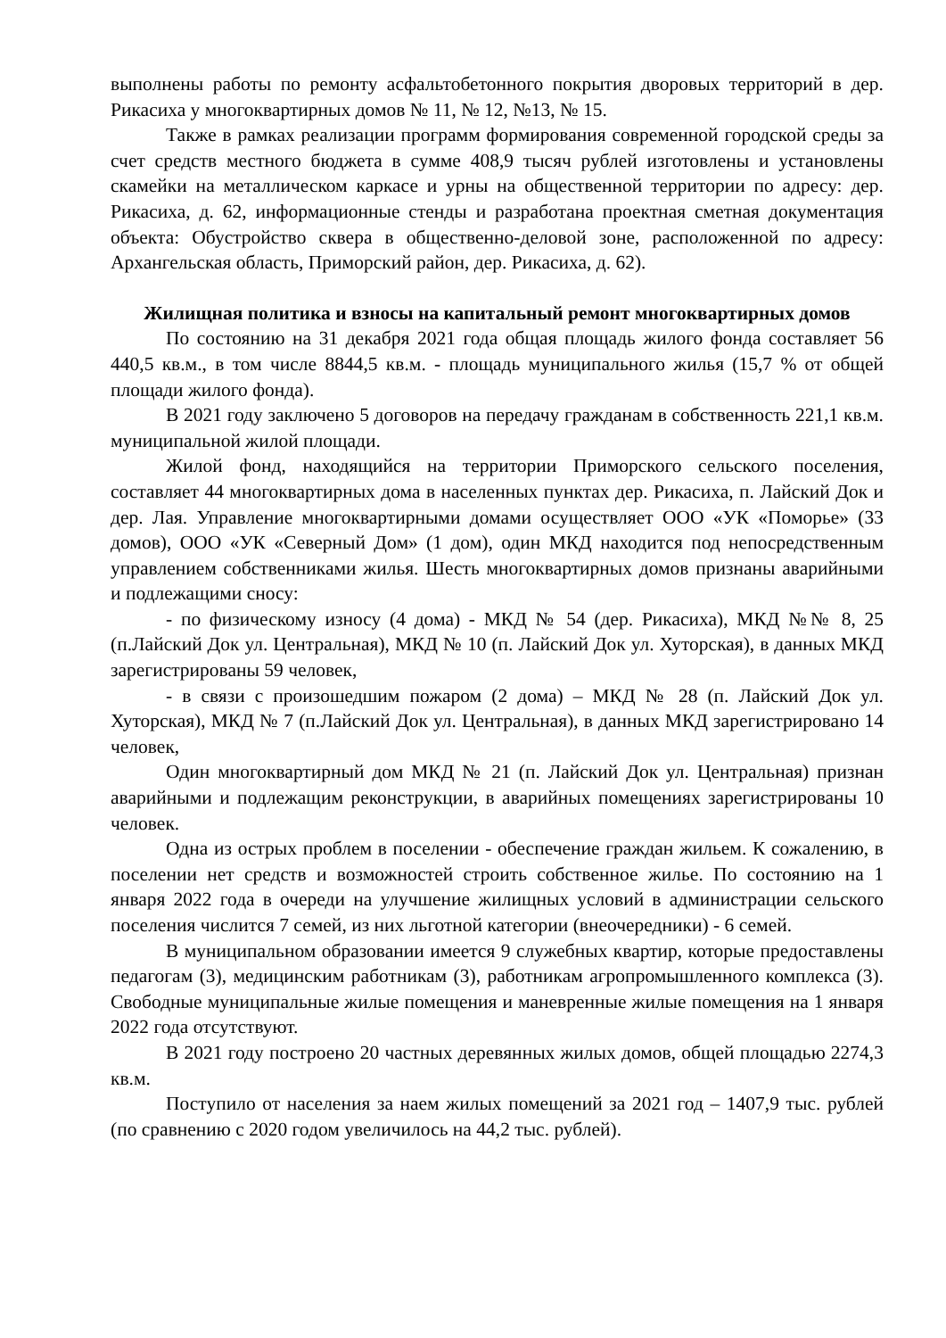выполнены работы по ремонту асфальтобетонного покрытия дворовых территорий в дер. Рикасиха у многоквартирных домов № 11, № 12, №13, № 15.
Также в рамках реализации программ формирования современной городской среды за счет средств местного бюджета в сумме 408,9 тысяч рублей изготовлены и установлены скамейки на металлическом каркасе и урны на общественной территории по адресу: дер. Рикасиха, д. 62, информационные стенды и разработана проектная сметная документация объекта: Обустройство сквера в общественно-деловой зоне, расположенной по адресу: Архангельская область, Приморский район, дер. Рикасиха, д. 62).
Жилищная политика и взносы на капитальный ремонт многоквартирных домов
По состоянию на 31 декабря 2021 года общая площадь жилого фонда составляет 56 440,5 кв.м., в том числе 8844,5 кв.м. - площадь муниципального жилья (15,7 % от общей площади жилого фонда).
В 2021 году заключено 5 договоров на передачу гражданам в собственность 221,1 кв.м. муниципальной жилой площади.
Жилой фонд, находящийся на территории Приморского сельского поселения, составляет 44 многоквартирных дома в населенных пунктах дер. Рикасиха, п. Лайский Док и дер. Лая. Управление многоквартирными домами осуществляет ООО «УК «Поморье» (33 домов), ООО «УК «Северный Дом» (1 дом), один МКД находится под непосредственным управлением собственниками жилья. Шесть многоквартирных домов признаны аварийными и подлежащими сносу:
- по физическому износу (4 дома) - МКД № 54 (дер. Рикасиха), МКД №№ 8, 25 (п.Лайский Док ул. Центральная), МКД № 10 (п. Лайский Док ул. Хуторская), в данных МКД зарегистрированы 59 человек,
- в связи с произошедшим пожаром (2 дома) – МКД № 28 (п. Лайский Док ул. Хуторская), МКД № 7 (п.Лайский Док ул. Центральная), в данных МКД зарегистрировано 14 человек,
Один многоквартирный дом МКД № 21 (п. Лайский Док ул. Центральная) признан аварийными и подлежащим реконструкции, в аварийных помещениях зарегистрированы 10 человек.
Одна из острых проблем в поселении - обеспечение граждан жильем. К сожалению, в поселении нет средств и возможностей строить собственное жилье. По состоянию на 1 января 2022 года в очереди на улучшение жилищных условий в администрации сельского поселения числится 7 семей, из них льготной категории (внеочередники) - 6 семей.
В муниципальном образовании имеется 9 служебных квартир, которые предоставлены педагогам (3), медицинским работникам (3), работникам агропромышленного комплекса (3). Свободные муниципальные жилые помещения и маневренные жилые помещения на 1 января 2022 года отсутствуют.
В 2021 году построено 20 частных деревянных жилых домов, общей площадью 2274,3 кв.м.
Поступило от населения за наем жилых помещений за 2021 год – 1407,9 тыс. рублей (по сравнению с 2020 годом увеличилось на 44,2 тыс. рублей).